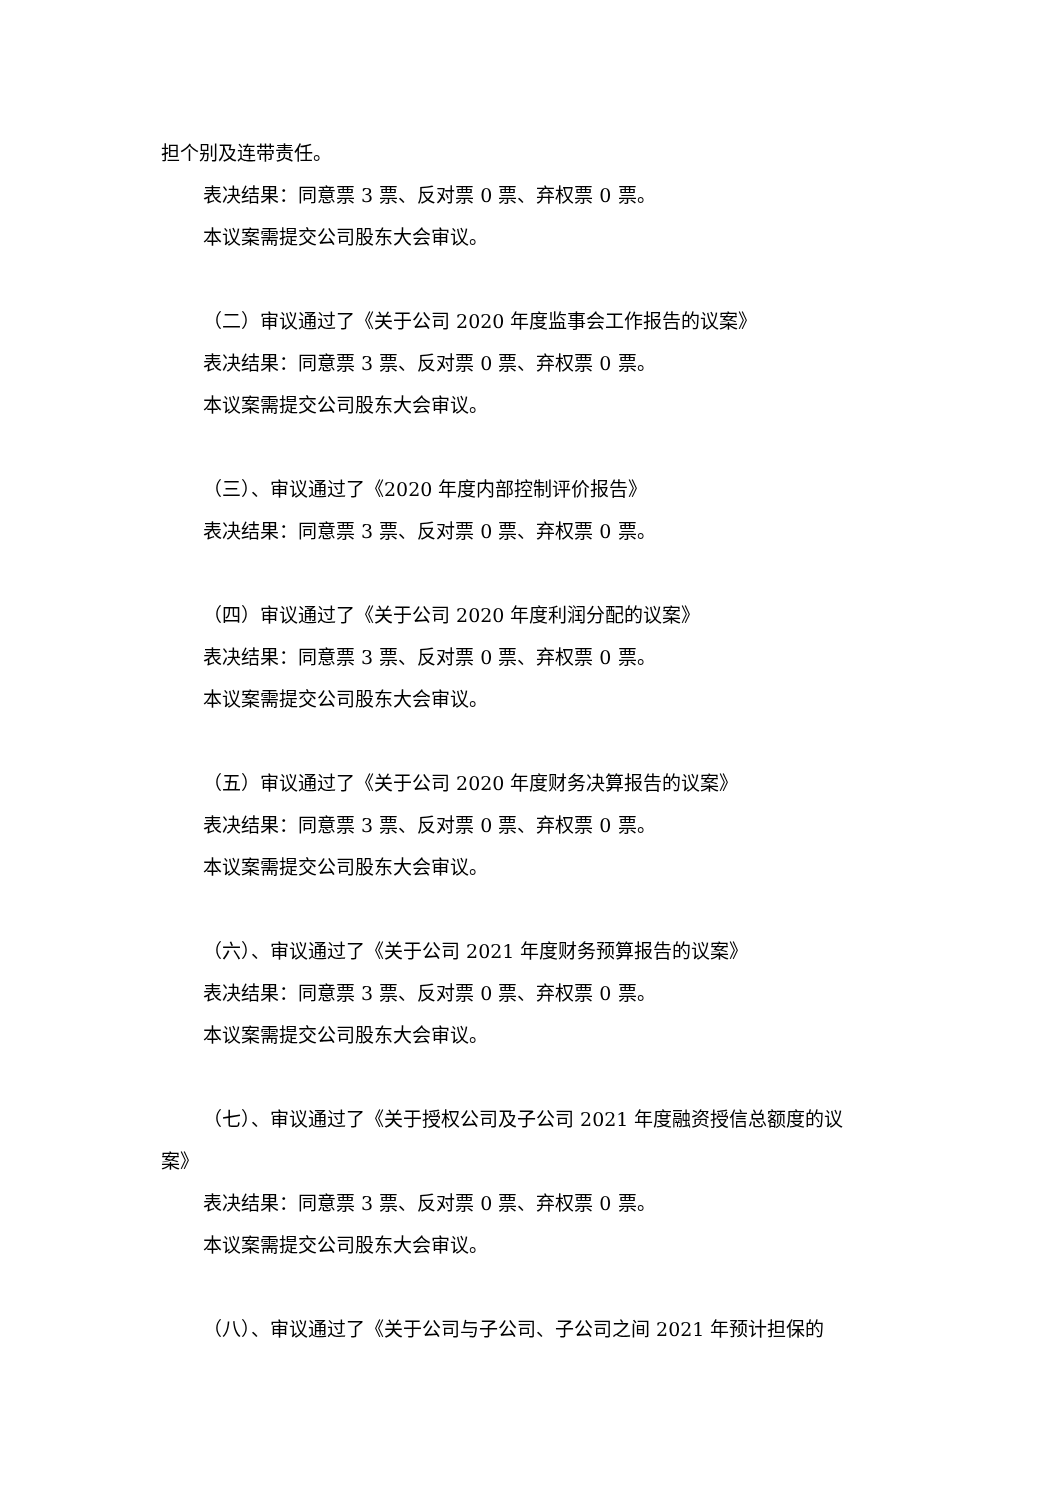担个别及连带责任。
表决结果：同意票 3 票、反对票 0 票、弃权票 0 票。
本议案需提交公司股东大会审议。
（二）审议通过了《关于公司 2020 年度监事会工作报告的议案》
表决结果：同意票 3 票、反对票 0 票、弃权票 0 票。
本议案需提交公司股东大会审议。
（三）、审议通过了《2020 年度内部控制评价报告》
表决结果：同意票 3 票、反对票 0 票、弃权票 0 票。
（四）审议通过了《关于公司 2020 年度利润分配的议案》
表决结果：同意票 3 票、反对票 0 票、弃权票 0 票。
本议案需提交公司股东大会审议。
（五）审议通过了《关于公司 2020 年度财务决算报告的议案》
表决结果：同意票 3 票、反对票 0 票、弃权票 0 票。
本议案需提交公司股东大会审议。
（六）、审议通过了《关于公司 2021 年度财务预算报告的议案》
表决结果：同意票 3 票、反对票 0 票、弃权票 0 票。
本议案需提交公司股东大会审议。
（七）、审议通过了《关于授权公司及子公司 2021 年度融资授信总额度的议
案》
表决结果：同意票 3 票、反对票 0 票、弃权票 0 票。
本议案需提交公司股东大会审议。
（八）、审议通过了《关于公司与子公司、子公司之间 2021 年预计担保的